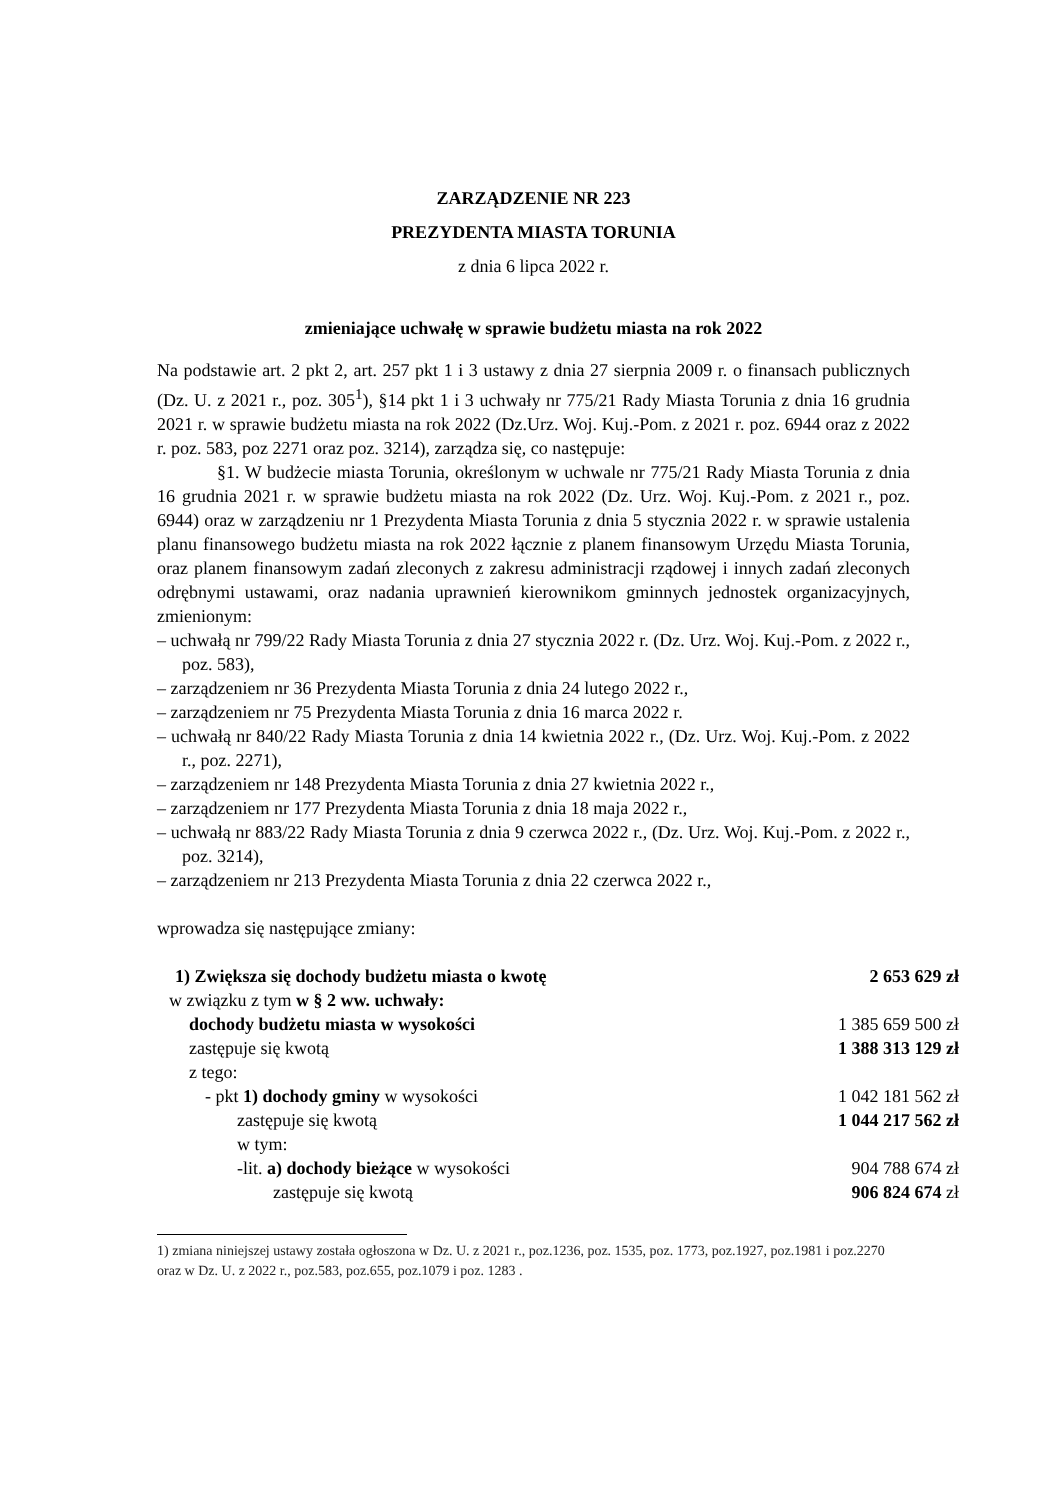ZARZĄDZENIE NR 223
PREZYDENTA MIASTA TORUNIA
z dnia 6 lipca 2022 r.
zmieniające uchwałę w sprawie budżetu miasta na rok 2022
Na podstawie art. 2 pkt 2, art. 257 pkt 1 i 3 ustawy z dnia 27 sierpnia 2009 r. o finansach publicznych (Dz. U. z 2021 r., poz. 305<sup>1</sup>), §14 pkt 1 i 3 uchwały nr 775/21 Rady Miasta Torunia z dnia 16 grudnia 2021 r. w sprawie budżetu miasta na rok 2022 (Dz.Urz. Woj. Kuj.-Pom. z 2021 r. poz. 6944 oraz z 2022 r. poz. 583, poz 2271 oraz poz. 3214), zarządza się, co następuje:
§1. W budżecie miasta Torunia, określonym w uchwale nr 775/21 Rady Miasta Torunia z dnia 16 grudnia 2021 r. w sprawie budżetu miasta na rok 2022 (Dz. Urz. Woj. Kuj.-Pom. z 2021 r., poz. 6944) oraz w zarządzeniu nr 1 Prezydenta Miasta Torunia z dnia 5 stycznia 2022 r. w sprawie ustalenia planu finansowego budżetu miasta na rok 2022 łącznie z planem finansowym Urzędu Miasta Torunia, oraz planem finansowym zadań zleconych z zakresu administracji rządowej i innych zadań zleconych odrębnymi ustawami, oraz nadania uprawnień kierownikom gminnych jednostek organizacyjnych, zmienionym:
– uchwałą nr 799/22 Rady Miasta Torunia z dnia 27 stycznia 2022 r. (Dz. Urz. Woj. Kuj.-Pom. z 2022 r., poz. 583),
– zarządzeniem nr 36 Prezydenta Miasta Torunia z dnia 24 lutego 2022 r.,
– zarządzeniem nr 75 Prezydenta Miasta Torunia z dnia 16 marca 2022 r.
– uchwałą nr 840/22 Rady Miasta Torunia z dnia 14 kwietnia 2022 r., (Dz. Urz. Woj. Kuj.-Pom. z 2022 r., poz. 2271),
– zarządzeniem nr 148 Prezydenta Miasta Torunia z dnia 27 kwietnia 2022 r.,
– zarządzeniem nr 177 Prezydenta Miasta Torunia z dnia 18 maja 2022 r.,
– uchwałą nr 883/22 Rady Miasta Torunia z dnia 9 czerwca 2022 r., (Dz. Urz. Woj. Kuj.-Pom. z 2022 r., poz. 3214),
– zarządzeniem nr 213 Prezydenta Miasta Torunia z dnia 22 czerwca 2022 r.,
wprowadza się następujące zmiany:
| 1) Zwiększa się dochody budżetu miasta o kwotę | 2 653 629 zł |
| w związku z tym w § 2 ww. uchwały: | |
| dochody budżetu miasta w wysokości | 1 385 659 500 zł |
| zastępuje się kwotą | 1 388 313 129 zł |
| z tego: | |
| - pkt 1) dochody gminy w wysokości | 1 042 181 562 zł |
| zastępuje się kwotą | 1 044 217 562 zł |
| w tym: | |
| -lit. a) dochody bieżące w wysokości | 904 788 674 zł |
| zastępuje się kwotą | 906 824 674 zł |
1) zmiana niniejszej ustawy została ogłoszona w Dz. U. z 2021 r., poz.1236, poz. 1535, poz. 1773, poz.1927, poz.1981 i poz.2270 oraz w Dz. U. z 2022 r., poz.583, poz.655, poz.1079 i poz. 1283 .